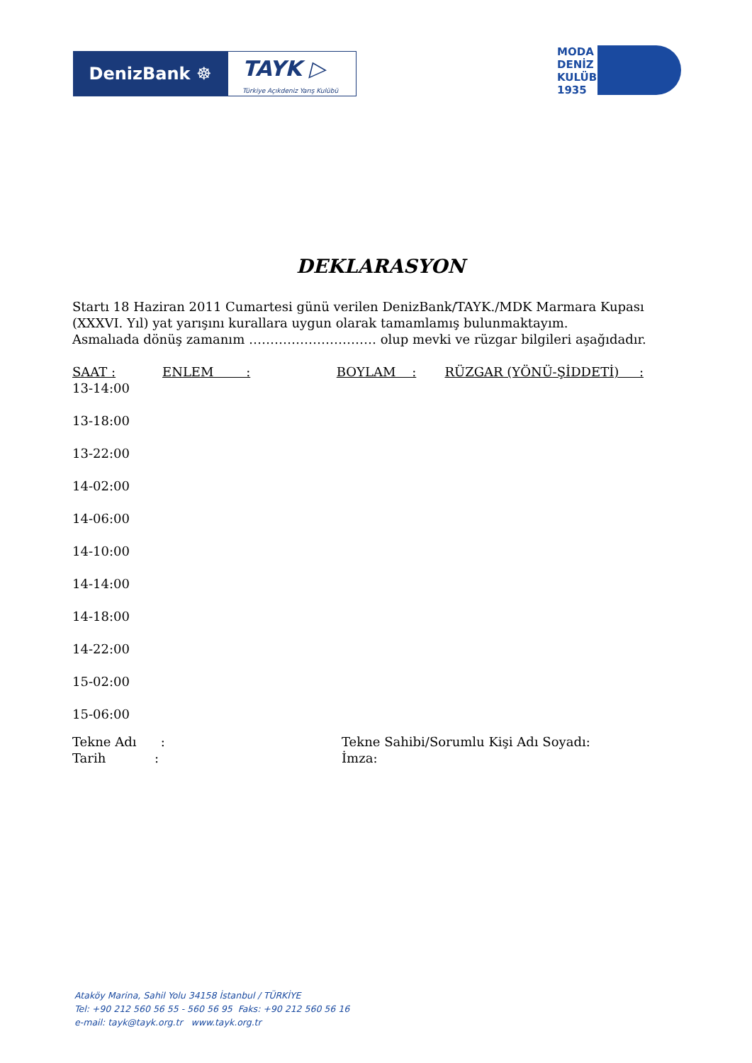DenizBank ☸
TAYK ▷
Türkiye Açıkdeniz Yarış Kulübü
MODA
DENİZ
KULÜBÜ
1935
DEKLARASYON
Startı 18 Haziran 2011 Cumartesi günü verilen DenizBank/TAYK./MDK Marmara Kupası (XXXVI. Yıl) yat yarışını kurallara uygun olarak tamamlamış bulunmaktayım.
Asmalıada dönüş zamanım ………………………… olup mevki ve rüzgar bilgileri aşağıdadır.
SAAT : ENLEM : BOYLAM : RÜZGAR (YÖNÜ-ŞİDDETİ) :
13-14:00
13-18:00
13-22:00
14-02:00
14-06:00
14-10:00
14-14:00
14-18:00
14-22:00
15-02:00
15-06:00
Tekne Adı :
Tarih :
Tekne Sahibi/Sorumlu Kişi Adı Soyadı:
İmza:
Ataköy Marina, Sahil Yolu 34158 İstanbul / TÜRKİYE
Tel: +90 212 560 56 55 - 560 56 95 Faks: +90 212 560 56 16
e-mail: tayk@tayk.org.tr www.tayk.org.tr